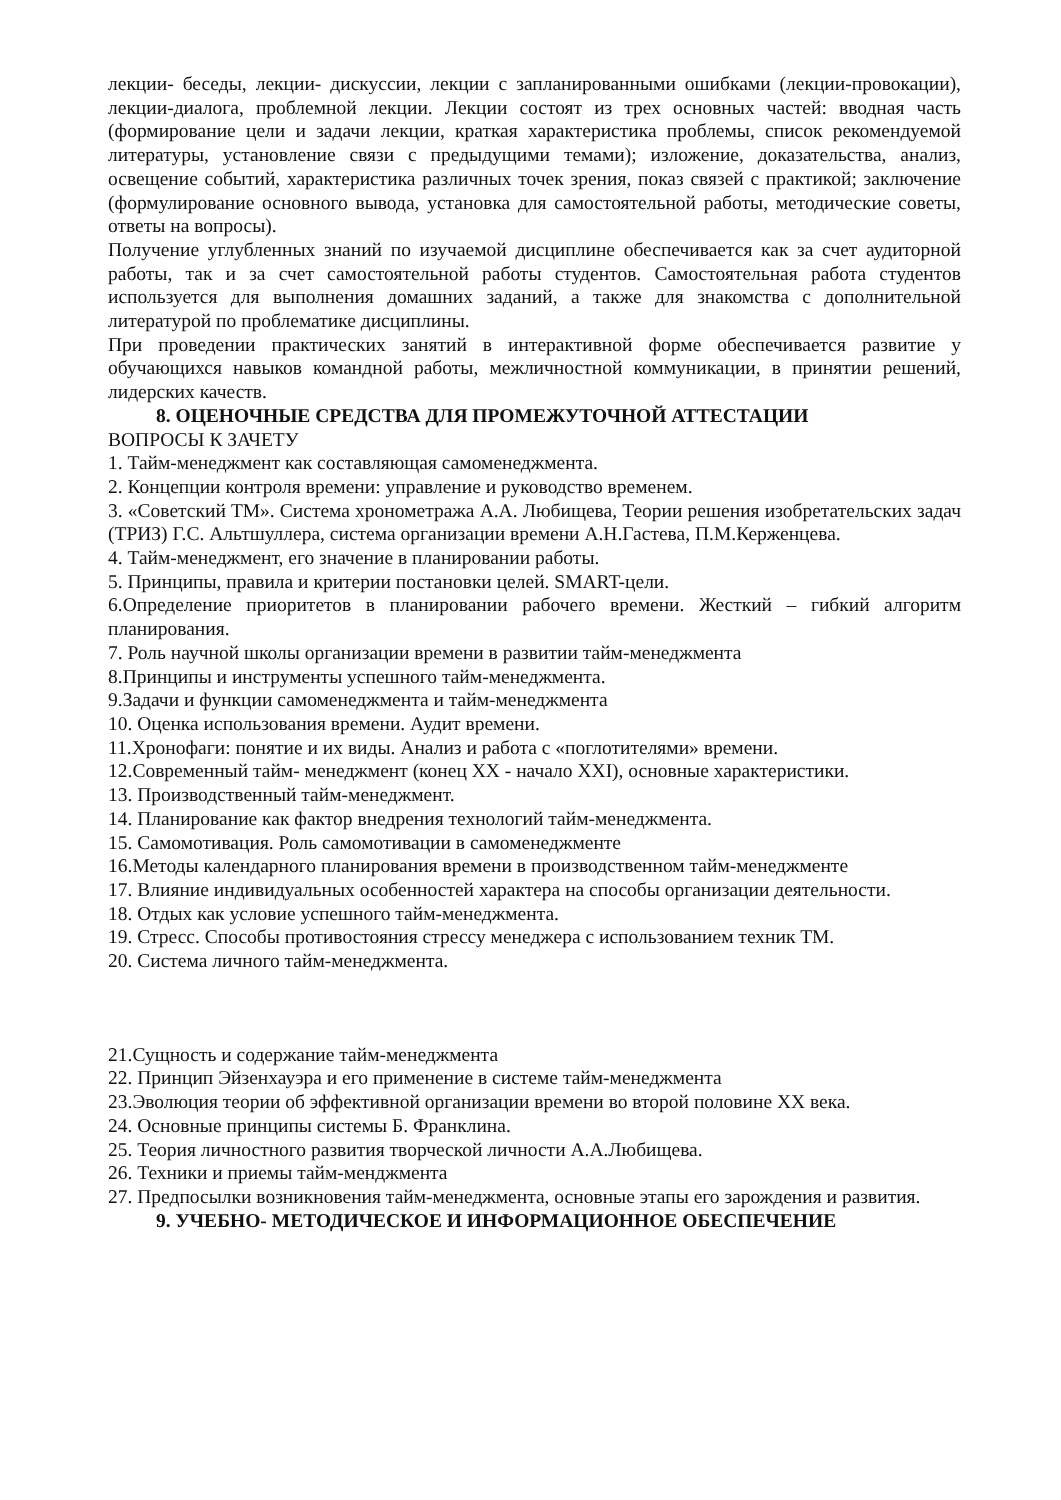лекции- беседы, лекции- дискуссии, лекции с запланированными ошибками (лекции-провокации), лекции-диалога, проблемной лекции. Лекции состоят из трех основных частей: вводная часть (формирование цели и задачи лекции, краткая характеристика проблемы, список рекомендуемой литературы, установление связи с предыдущими темами); изложение, доказательства, анализ, освещение событий, характеристика различных точек зрения, показ связей с практикой; заключение (формулирование основного вывода, установка для самостоятельной работы, методические советы, ответы на вопросы).
Получение углубленных знаний по изучаемой дисциплине обеспечивается как за счет аудиторной работы, так и за счет самостоятельной работы студентов. Самостоятельная работа студентов используется для выполнения домашних заданий, а также для знакомства с дополнительной литературой по проблематике дисциплины.
При проведении практических занятий в интерактивной форме обеспечивается развитие у обучающихся навыков командной работы, межличностной коммуникации, в принятии решений, лидерских качеств.
8. ОЦЕНОЧНЫЕ СРЕДСТВА ДЛЯ ПРОМЕЖУТОЧНОЙ АТТЕСТАЦИИ
ВОПРОСЫ К ЗАЧЕТУ
1. Тайм-менеджмент как составляющая самоменеджмента.
2. Концепции контроля времени: управление и руководство временем.
3. «Советский ТМ». Система хронометража А.А. Любищева, Теории решения изобретательских задач (ТРИЗ) Г.С. Альтшуллера, система организации времени А.Н.Гастева, П.М.Керженцева.
4. Тайм-менеджмент, его значение в планировании работы.
5. Принципы, правила и критерии постановки целей. SMART-цели.
6.Определение приоритетов в планировании рабочего времени. Жесткий – гибкий алгоритм планирования.
7. Роль научной школы организации времени в развитии тайм-менеджмента
8.Принципы и инструменты успешного тайм-менеджмента.
9.Задачи и функции самоменеджмента и тайм-менеджмента
10. Оценка использования времени. Аудит времени.
11.Хронофаги: понятие и их виды. Анализ и работа с «поглотителями» времени.
12.Современный тайм- менеджмент (конец XX - начало XXI), основные характеристики.
13. Производственный тайм-менеджмент.
14. Планирование как фактор внедрения технологий тайм-менеджмента.
15. Самомотивация. Роль самомотивации в самоменеджменте
16.Методы календарного планирования времени в производственном тайм-менеджменте
17. Влияние индивидуальных особенностей характера на способы организации деятельности.
18. Отдых как условие успешного тайм-менеджмента.
19. Стресс. Способы противостояния стрессу менеджера с использованием техник ТМ.
20. Система личного тайм-менеджмента.
21.Сущность и содержание тайм-менеджмента
22. Принцип Эйзенхауэра и его применение в системе тайм-менеджмента
23.Эволюция теории об эффективной организации времени во второй половине XX века.
24. Основные принципы системы Б. Франклина.
25. Теория личностного развития творческой личности А.А.Любищева.
26. Техники и приемы тайм-менджмента
27. Предпосылки возникновения тайм-менеджмента, основные этапы его зарождения и развития.
9. УЧЕБНО- МЕТОДИЧЕСКОЕ И ИНФОРМАЦИОННОЕ ОБЕСПЕЧЕНИЕ